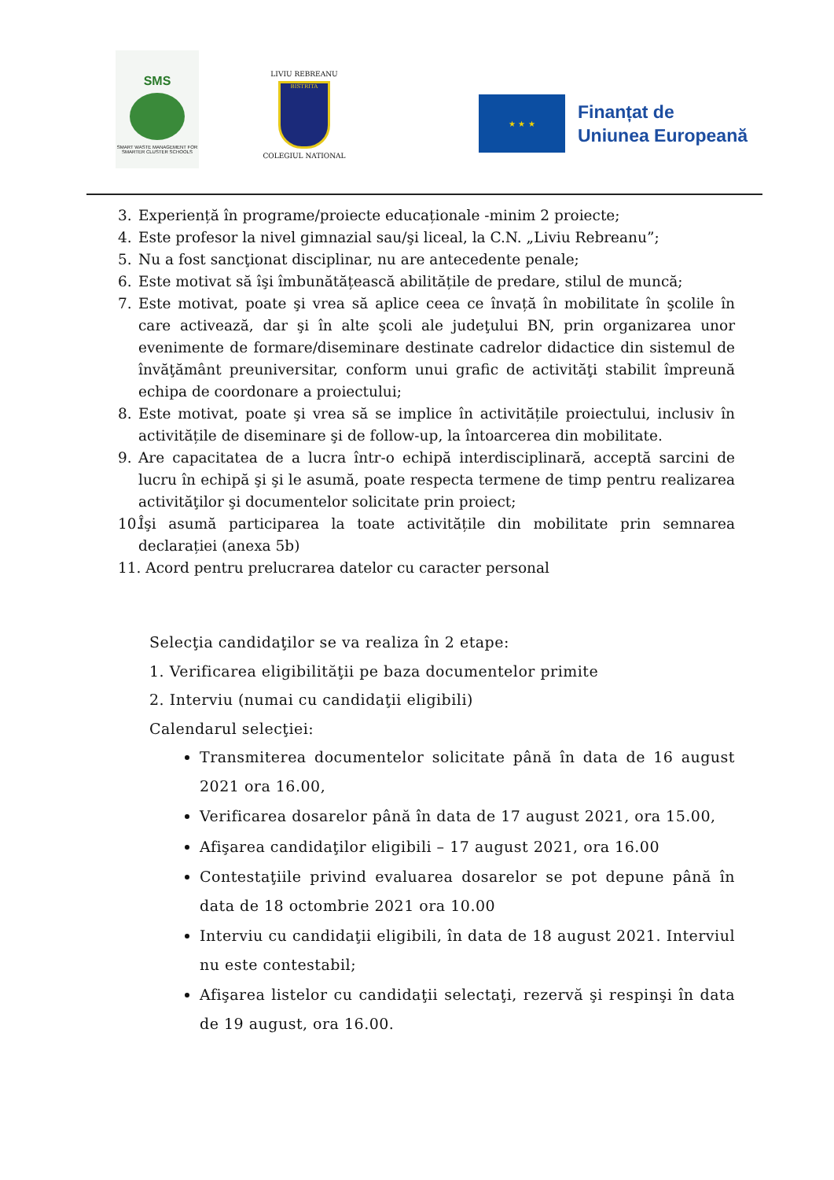SMS
SMART WASTE MANAGEMENT FOR SMARTER CLUSTER SCHOOLS
LIVIU REBREANU
BISTRITA
COLEGIUL NATIONAL
★ ★ ★
Finanțat de
Uniunea Europeană
3. Experiență în programe/proiecte educaționale -minim 2 proiecte;
4. Este profesor la nivel gimnazial sau/şi liceal, la C.N. „Liviu Rebreanu”;
5. Nu a fost sancţionat disciplinar, nu are antecedente penale;
6. Este motivat să îşi îmbunătățească abilitățile de predare, stilul de muncă;
7. Este motivat, poate şi vrea să aplice ceea ce învață în mobilitate în şcolile în care activează, dar şi în alte şcoli ale judeţului BN, prin organizarea unor evenimente de formare/diseminare destinate cadrelor didactice din sistemul de învăţământ preuniversitar, conform unui grafic de activităţi stabilit împreună echipa de coordonare a proiectului;
8. Este motivat, poate şi vrea să se implice în activitățile proiectului, inclusiv în activitățile de diseminare şi de follow-up, la întoarcerea din mobilitate.
9. Are capacitatea de a lucra într-o echipă interdisciplinară, acceptă sarcini de lucru în echipă şi şi le asumă, poate respecta termene de timp pentru realizarea activităţilor şi documentelor solicitate prin proiect;
10. Îşi asumă participarea la toate activitățile din mobilitate prin semnarea declarației (anexa 5b)
11. Acord pentru prelucrarea datelor cu caracter personal
Selecţia candidaţilor se va realiza în 2 etape:
1. Verificarea eligibilităţii pe baza documentelor primite
2. Interviu (numai cu candidaţii eligibili)
Calendarul selecţiei:
Transmiterea documentelor solicitate până în data de 16 august 2021 ora 16.00,
Verificarea dosarelor până în data de 17 august 2021, ora 15.00,
Afişarea candidaţilor eligibili – 17 august 2021, ora 16.00
Contestaţiile privind evaluarea dosarelor se pot depune până în data de 18 octombrie 2021 ora 10.00
Interviu cu candidaţii eligibili, în data de 18 august 2021. Interviul nu este contestabil;
Afişarea listelor cu candidaţii selectaţi, rezervă şi respinşi în data de 19 august, ora 16.00.